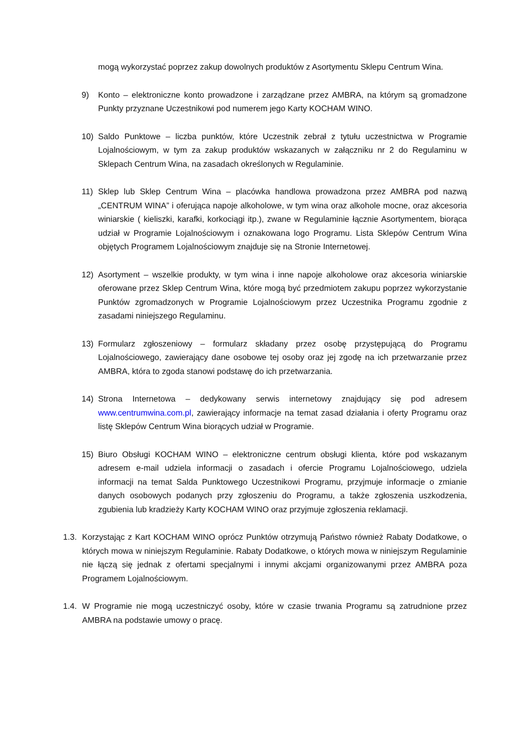mogą wykorzystać poprzez zakup dowolnych produktów z Asortymentu Sklepu Centrum Wina.
9) Konto – elektroniczne konto prowadzone i zarządzane przez AMBRA, na którym są gromadzone Punkty przyznane Uczestnikowi pod numerem jego Karty KOCHAM WINO.
10) Saldo Punktowe – liczba punktów, które Uczestnik zebrał z tytułu uczestnictwa w Programie Lojalnościowym, w tym za zakup produktów wskazanych w załączniku nr 2 do Regulaminu w Sklepach Centrum Wina, na zasadach określonych w Regulaminie.
11) Sklep lub Sklep Centrum Wina – placówka handlowa prowadzona przez AMBRA pod nazwą „CENTRUM WINA” i oferująca napoje alkoholowe, w tym wina oraz alkohole mocne, oraz akcesoria winiarskie ( kieliszki, karafki, korkociągi itp.), zwane w Regulaminie łącznie Asortymentem, biorąca udział w Programie Lojalnościowym i oznakowana logo Programu. Lista Sklepów Centrum Wina objętych Programem Lojalnościowym znajduje się na Stronie Internetowej.
12) Asortyment – wszelkie produkty, w tym wina i inne napoje alkoholowe oraz akcesoria winiarskie oferowane przez Sklep Centrum Wina, które mogą być przedmiotem zakupu poprzez wykorzystanie Punktów zgromadzonych w Programie Lojalnościowym przez Uczestnika Programu zgodnie z zasadami niniejszego Regulaminu.
13) Formularz zgłoszeniowy – formularz składany przez osobę przystępującą do Programu Lojalnościowego, zawierający dane osobowe tej osoby oraz jej zgodę na ich przetwarzanie przez AMBRA, która to zgoda stanowi podstawę do ich przetwarzania.
14) Strona Internetowa – dedykowany serwis internetowy znajdujący się pod adresem www.centrumwina.com.pl, zawierający informacje na temat zasad działania i oferty Programu oraz listę Sklepów Centrum Wina biorących udział w Programie.
15) Biuro Obsługi KOCHAM WINO – elektroniczne centrum obsługi klienta, które pod wskazanym adresem e-mail udziela informacji o zasadach i ofercie Programu Lojalnościowego, udziela informacji na temat Salda Punktowego Uczestnikowi Programu, przyjmuje informacje o zmianie danych osobowych podanych przy zgłoszeniu do Programu, a także zgłoszenia uszkodzenia, zgubienia lub kradzieży Karty KOCHAM WINO oraz przyjmuje zgłoszenia reklamacji.
1.3. Korzystając z Kart KOCHAM WINO oprócz Punktów otrzymują Państwo również Rabaty Dodatkowe, o których mowa w niniejszym Regulaminie. Rabaty Dodatkowe, o których mowa w niniejszym Regulaminie nie łączą się jednak z ofertami specjalnymi i innymi akcjami organizowanymi przez AMBRA poza Programem Lojalnościowym.
1.4. W Programie nie mogą uczestniczyć osoby, które w czasie trwania Programu są zatrudnione przez AMBRA na podstawie umowy o pracę.